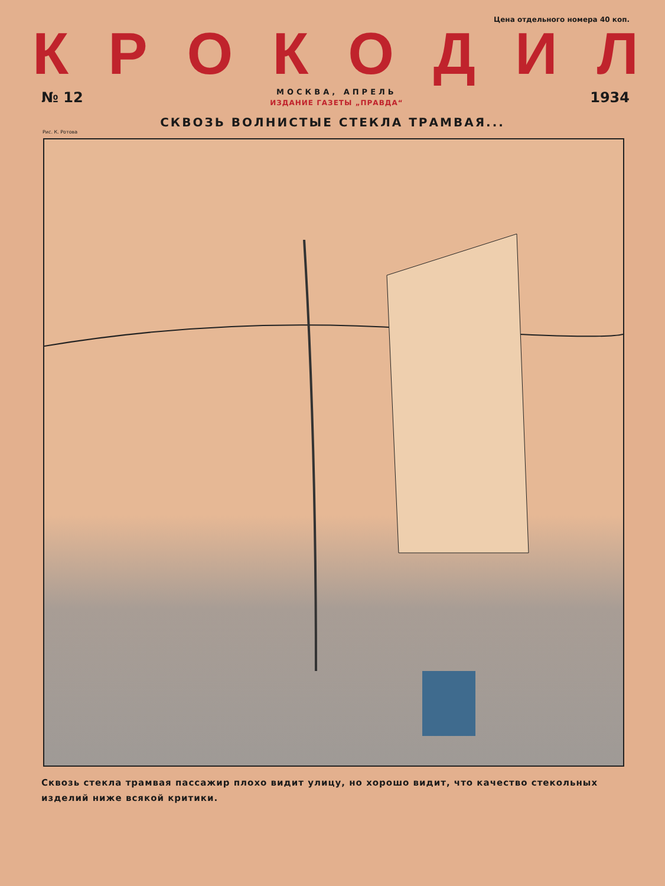Цена отдельного номера 40 коп.
КРОКОДИЛ
№ 12
МОСКВА, АПРЕЛЬ
ИЗДАНИЕ ГАЗЕТЫ „ПРАВДА“
1934
СКВОЗЬ ВОЛНИСТЫЕ СТЕКЛА ТРАМВАЯ...
Рис. К. Ротова
Сквозь стекла трамвая пассажир плохо видит улицу, но хорошо видит, что качество стекольных изделий ниже всякой критики.